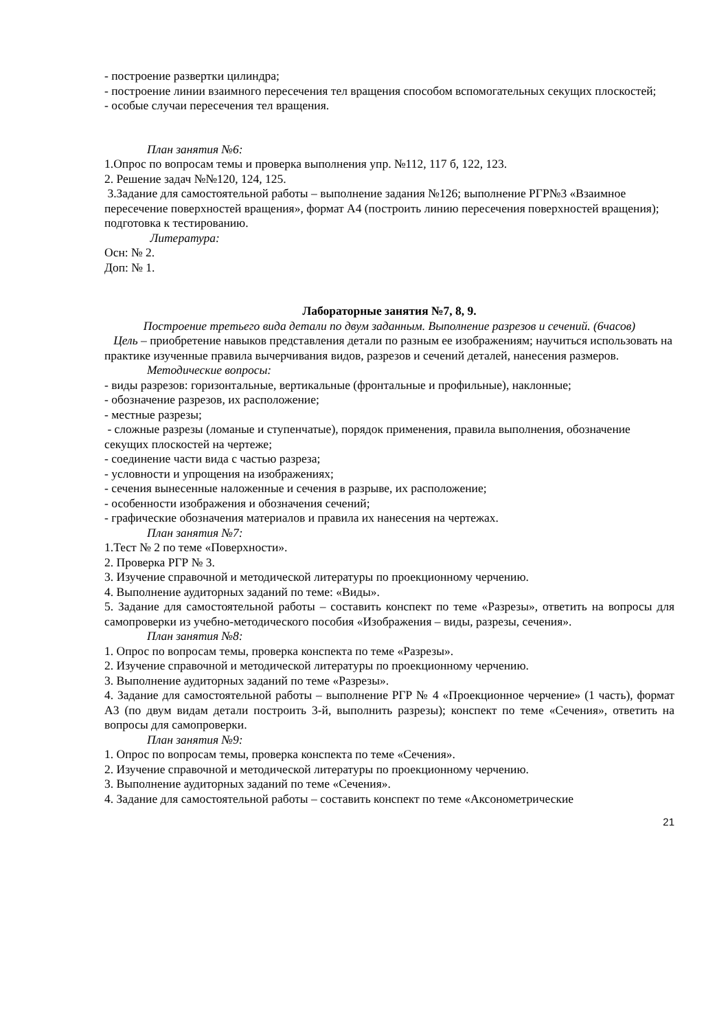- построение развертки цилиндра;
- построение линии взаимного пересечения тел вращения способом вспомогательных секущих плоскостей;
- особые случаи пересечения тел вращения.
План занятия №6:
1.Опрос по вопросам темы и проверка выполнения упр. №112, 117 б, 122, 123.
2. Решение задач №№120, 124, 125.
3.Задание для самостоятельной работы – выполнение задания №126; выполнение РГР№3 «Взаимное пересечение поверхностей вращения», формат А4 (построить линию пересечения поверхностей вращения); подготовка к тестированию.
Литература:
Осн: № 2.
Доп: № 1.
Лабораторные занятия №7, 8, 9.
Построение третьего вида детали по двум заданным. Выполнение разрезов и сечений. (6часов)
Цель – приобретение навыков представления детали по разным ее изображениям; научиться использовать на практике изученные правила вычерчивания видов, разрезов и сечений деталей, нанесения размеров.
Методические вопросы:
- виды разрезов: горизонтальные, вертикальные (фронтальные и профильные), наклонные;
- обозначение разрезов, их расположение;
- местные разрезы;
- сложные разрезы (ломаные и ступенчатые), порядок применения, правила выполнения, обозначение секущих плоскостей на чертеже;
- соединение части вида с частью разреза;
- условности и упрощения на изображениях;
- сечения вынесенные наложенные и сечения в разрыве, их расположение;
- особенности изображения и обозначения сечений;
- графические обозначения материалов и правила их нанесения на чертежах.
План занятия №7:
1.Тест № 2 по теме «Поверхности».
2. Проверка РГР № 3.
3. Изучение справочной и методической литературы по проекционному черчению.
4. Выполнение аудиторных заданий по теме: «Виды».
5. Задание для самостоятельной работы – составить конспект по теме «Разрезы», ответить на вопросы для самопроверки из учебно-методического пособия «Изображения – виды, разрезы, сечения».
План занятия №8:
1. Опрос по вопросам темы, проверка конспекта по теме «Разрезы».
2. Изучение справочной и методической литературы по проекционному черчению.
3. Выполнение аудиторных заданий по теме «Разрезы».
4. Задание для самостоятельной работы – выполнение РГР № 4 «Проекционное черчение» (1 часть), формат А3 (по двум видам детали построить 3-й, выполнить разрезы); конспект по теме «Сечения», ответить на вопросы для самопроверки.
План занятия №9:
1. Опрос по вопросам темы, проверка конспекта по теме «Сечения».
2. Изучение справочной и методической литературы по проекционному черчению.
3. Выполнение аудиторных заданий по теме «Сечения».
4. Задание для самостоятельной работы – составить конспект по теме «Аксонометрические
21